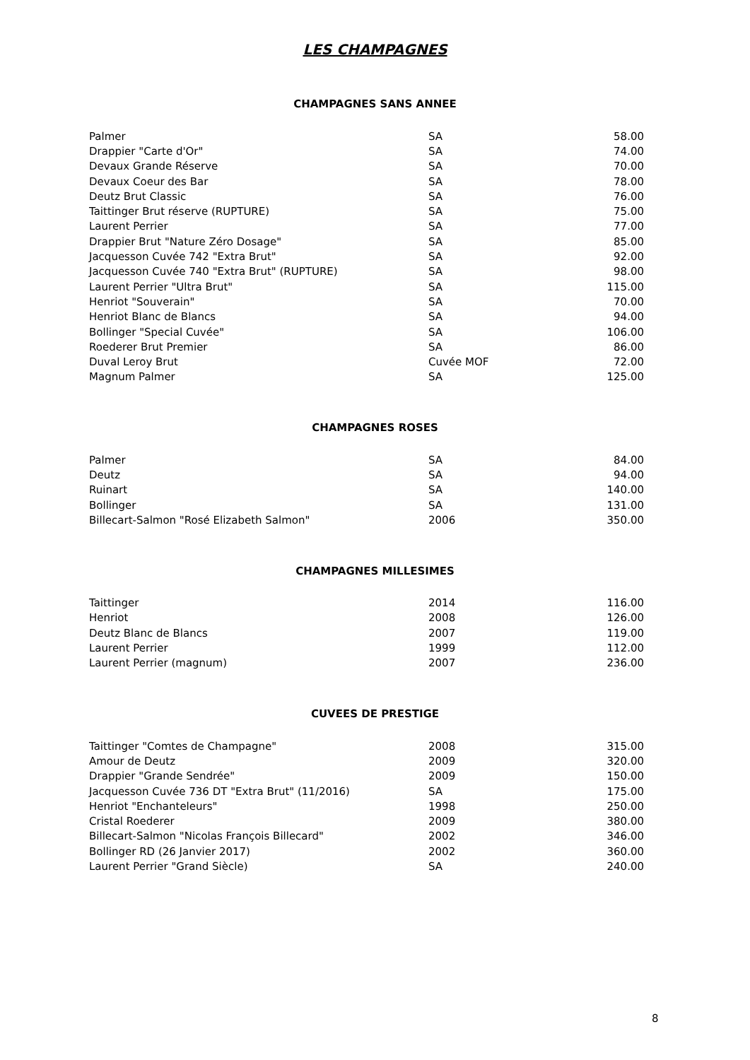LES CHAMPAGNES
CHAMPAGNES SANS ANNEE
| Palmer | SA | 58.00 |
| Drappier "Carte d'Or" | SA | 74.00 |
| Devaux Grande Réserve | SA | 70.00 |
| Devaux Coeur des Bar | SA | 78.00 |
| Deutz Brut Classic | SA | 76.00 |
| Taittinger Brut réserve (RUPTURE) | SA | 75.00 |
| Laurent Perrier | SA | 77.00 |
| Drappier Brut "Nature Zéro Dosage" | SA | 85.00 |
| Jacquesson Cuvée 742 "Extra Brut" | SA | 92.00 |
| Jacquesson Cuvée 740 "Extra Brut" (RUPTURE) | SA | 98.00 |
| Laurent Perrier "Ultra Brut" | SA | 115.00 |
| Henriot "Souverain" | SA | 70.00 |
| Henriot Blanc de Blancs | SA | 94.00 |
| Bollinger "Special Cuvée" | SA | 106.00 |
| Roederer Brut Premier | SA | 86.00 |
| Duval Leroy Brut | Cuvée MOF | 72.00 |
| Magnum Palmer | SA | 125.00 |
CHAMPAGNES ROSES
| Palmer | SA | 84.00 |
| Deutz | SA | 94.00 |
| Ruinart | SA | 140.00 |
| Bollinger | SA | 131.00 |
| Billecart-Salmon "Rosé Elizabeth Salmon" | 2006 | 350.00 |
CHAMPAGNES MILLESIMES
| Taittinger | 2014 | 116.00 |
| Henriot | 2008 | 126.00 |
| Deutz Blanc de Blancs | 2007 | 119.00 |
| Laurent Perrier | 1999 | 112.00 |
| Laurent Perrier (magnum) | 2007 | 236.00 |
CUVEES DE PRESTIGE
| Taittinger "Comtes de Champagne" | 2008 | 315.00 |
| Amour de Deutz | 2009 | 320.00 |
| Drappier "Grande Sendrée" | 2009 | 150.00 |
| Jacquesson Cuvée 736 DT "Extra Brut" (11/2016) | SA | 175.00 |
| Henriot "Enchanteleurs" | 1998 | 250.00 |
| Cristal Roederer | 2009 | 380.00 |
| Billecart-Salmon "Nicolas François Billecard" | 2002 | 346.00 |
| Bollinger RD (26 Janvier 2017) | 2002 | 360.00 |
| Laurent Perrier "Grand Siècle) | SA | 240.00 |
8